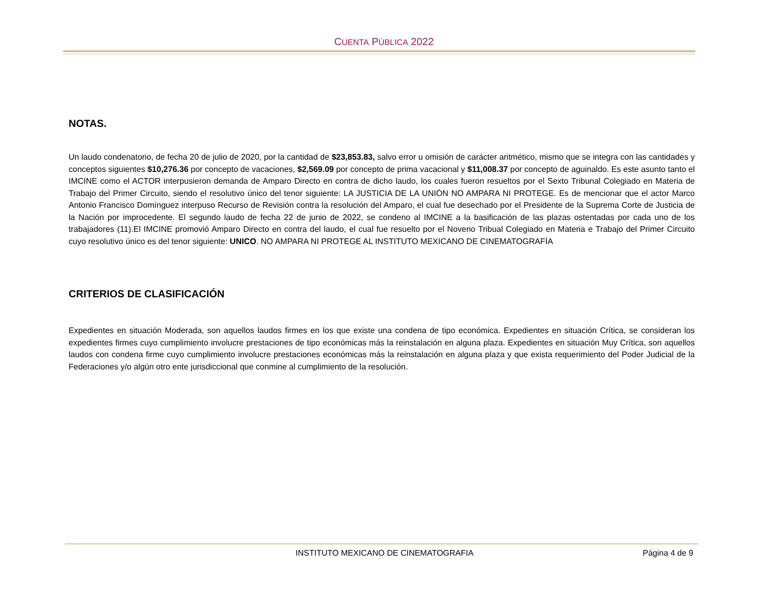CUENTA PÚBLICA 2022
NOTAS.
Un laudo condenatorio, de fecha 20 de julio de 2020, por la cantidad de $23,853.83, salvo error u omisión de carácter aritmético, mismo que se integra con las cantidades y conceptos siguientes $10,276.36 por concepto de vacaciones, $2,569.09 por concepto de prima vacacional y $11,008.37 por concepto de aguinaldo. Es este asunto tanto el IMCINE como el ACTOR interpusieron demanda de Amparo Directo en contra de dicho laudo, los cuales fueron resueltos por el Sexto Tribunal Colegiado en Materia de Trabajo del Primer Circuito, siendo el resolutivo único del tenor siguiente: LA JUSTICIA DE LA UNIÓN NO AMPARA NI PROTEGE. Es de mencionar que el actor Marco Antonio Francisco Domínguez interpuso Recurso de Revisión contra la resolución del Amparo, el cual fue desechado por el Presidente de la Suprema Corte de Justicia de la Nación por improcedente. El segundo laudo de fecha 22 de junio de 2022, se condeno al IMCINE a la basificación de las plazas ostentadas por cada uno de los trabajadores (11).El IMCINE promovió Amparo Directo en contra del laudo, el cual fue resuelto por el Noveno Tribual Colegiado en Materia e Trabajo del Primer Circuito cuyo resolutivo único es del tenor siguiente: UNICO. NO AMPARA NI PROTEGE AL INSTITUTO MEXICANO DE CINEMATOGRAFÍA
CRITERIOS DE CLASIFICACIÓN
Expedientes en situación Moderada, son aquellos laudos firmes en los que existe una condena de tipo económica. Expedientes en situación Crítica, se consideran los expedientes firmes cuyo cumplimiento involucre prestaciones de tipo económicas más la reinstalación en alguna plaza. Expedientes en situación Muy Crítica, son aquellos laudos con condena firme cuyo cumplimiento involucre prestaciones económicas más la reinstalación en alguna plaza y que exista requerimiento del Poder Judicial de la Federaciones y/o algún otro ente jurisdiccional que conmine al cumplimiento de la resolución.
INSTITUTO MEXICANO DE CINEMATOGRAFIA Página 4 de 9